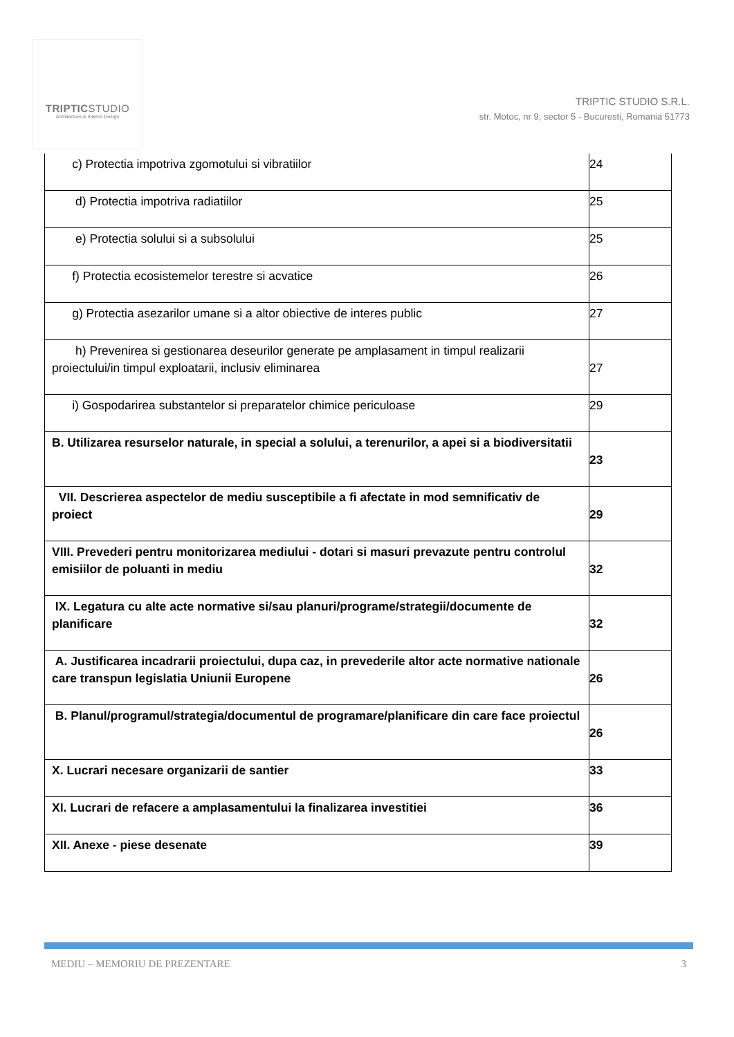TRIPTICSTUDIO
Architecture & Interior Design
TRIPTIC STUDIO S.R.L.
str. Motoc, nr 9, sector 5 - Bucuresti, Romania 51773
| c) Protectia impotriva zgomotului si vibratiilor | 24 |
| d) Protectia impotriva radiatiilor | 25 |
| e) Protectia solului si a subsolului | 25 |
| f) Protectia ecosistemelor terestre si acvatice | 26 |
| g) Protectia asezarilor umane si a altor obiective de interes public | 27 |
| h) Prevenirea si gestionarea deseurilor generate pe amplasament in timpul realizarii proiectului/in timpul exploatarii, inclusiv eliminarea | 27 |
| i) Gospodarirea substantelor si preparatelor chimice periculoase | 29 |
| B. Utilizarea resurselor naturale, in special a solului, a terenurilor, a apei si a biodiversitatii | 23 |
| VII. Descrierea aspectelor de mediu susceptibile a fi afectate in mod semnificativ de proiect | 29 |
| VIII. Prevederi pentru monitorizarea mediului - dotari si masuri prevazute pentru controlul emisiilor de poluanti in mediu | 32 |
| IX. Legatura cu alte acte normative si/sau planuri/programe/strategii/documente de planificare | 32 |
| A. Justificarea incadrarii proiectului, dupa caz, in prevederile altor acte normative nationale care transpun legislatia Uniunii Europene | 26 |
| B. Planul/programul/strategia/documentul de programare/planificare din care face proiectul | 26 |
| X. Lucrari necesare organizarii de santier | 33 |
| XI. Lucrari de refacere a amplasamentului la finalizarea investitiei | 36 |
| XII. Anexe - piese desenate | 39 |
MEDIU – MEMORIU DE PREZENTARE 3